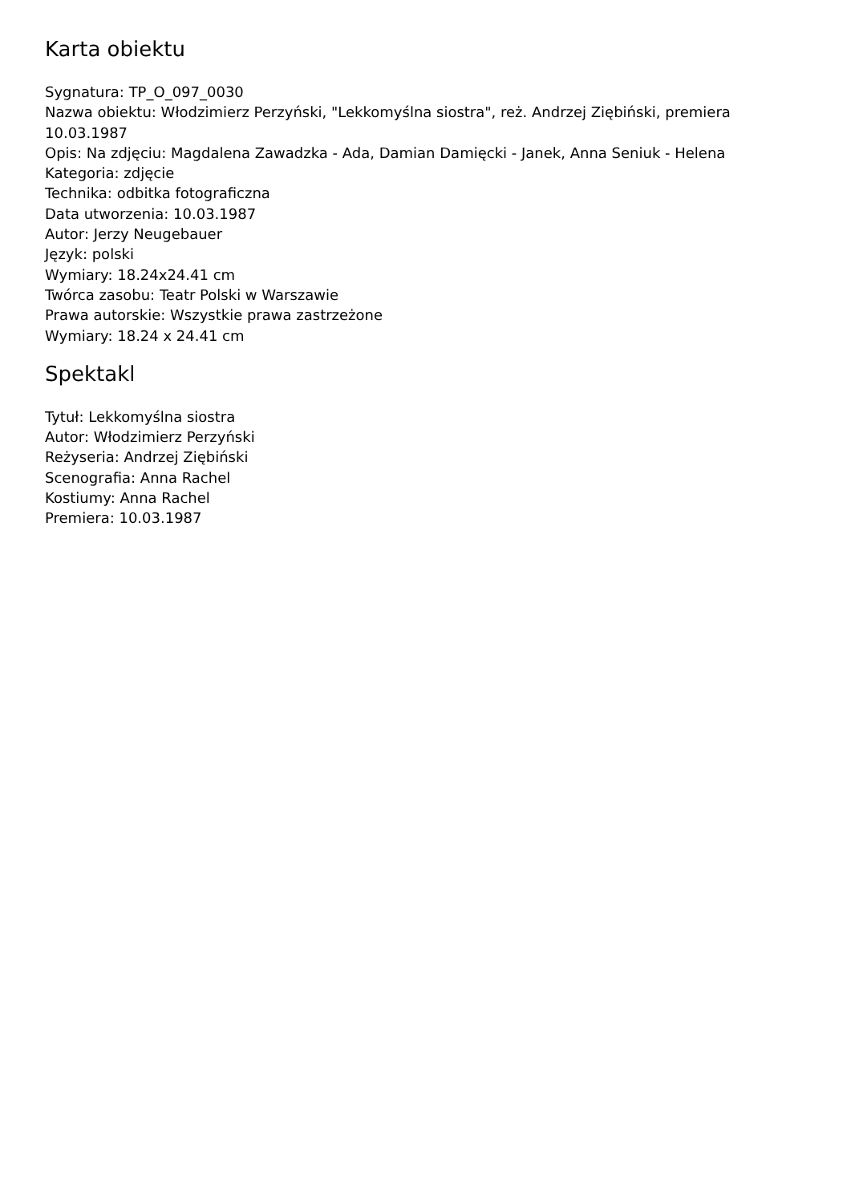Karta obiektu
Sygnatura: TP_O_097_0030
Nazwa obiektu: Włodzimierz Perzyński, "Lekkomyślna siostra", reż. Andrzej Ziębiński, premiera 10.03.1987
Opis: Na zdjęciu: Magdalena Zawadzka - Ada, Damian Damięcki - Janek, Anna Seniuk - Helena
Kategoria: zdjęcie
Technika: odbitka fotograficzna
Data utworzenia: 10.03.1987
Autor: Jerzy Neugebauer
Język: polski
Wymiary: 18.24x24.41 cm
Twórca zasobu: Teatr Polski w Warszawie
Prawa autorskie: Wszystkie prawa zastrzeżone
Wymiary: 18.24 x 24.41 cm
Spektakl
Tytuł: Lekkomyślna siostra
Autor: Włodzimierz Perzyński
Reżyseria: Andrzej Ziębiński
Scenografia: Anna Rachel
Kostiumy: Anna Rachel
Premiera: 10.03.1987